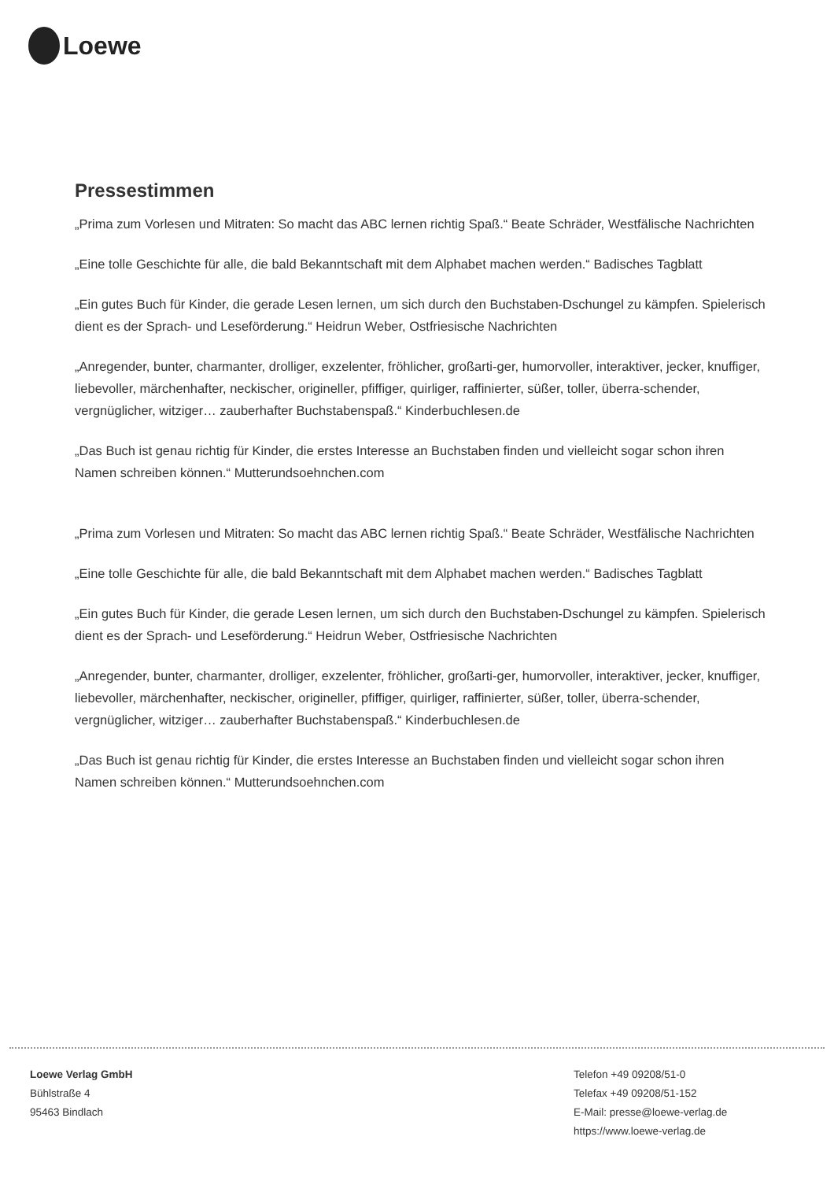Loewe
Pressestimmen
„Prima zum Vorlesen und Mitraten: So macht das ABC lernen richtig Spaß.“ Beate Schräder, Westfälische Nachrichten
„Eine tolle Geschichte für alle, die bald Bekanntschaft mit dem Alphabet machen werden.“ Badisches Tagblatt
„Ein gutes Buch für Kinder, die gerade Lesen lernen, um sich durch den Buchstaben-Dschungel zu kämpfen. Spielerisch dient es der Sprach- und Leseförderung.“ Heidrun Weber, Ostfriesische Nachrichten
„Anregender, bunter, charmanter, drolliger, exzelenter, fröhlicher, großarti-ger, humorvoller, interaktiver, jecker, knuffiger, liebevoller, märchenhafter, neckischer, origineller, pfiffiger, quirliger, raffinierter, süßer, toller, überra-schender, vergnüglicher, witziger… zauberhafter Buchstabenspaß.“ Kinderbuchlesen.de
„Das Buch ist genau richtig für Kinder, die erstes Interesse an Buchstaben finden und vielleicht sogar schon ihren Namen schreiben können.“ Mutterundsoehnchen.com
„Prima zum Vorlesen und Mitraten: So macht das ABC lernen richtig Spaß.“ Beate Schräder, Westfälische Nachrichten
„Eine tolle Geschichte für alle, die bald Bekanntschaft mit dem Alphabet machen werden.“ Badisches Tagblatt
„Ein gutes Buch für Kinder, die gerade Lesen lernen, um sich durch den Buchstaben-Dschungel zu kämpfen. Spielerisch dient es der Sprach- und Leseförderung.“ Heidrun Weber, Ostfriesische Nachrichten
„Anregender, bunter, charmanter, drolliger, exzelenter, fröhlicher, großarti-ger, humorvoller, interaktiver, jecker, knuffiger, liebevoller, märchenhafter, neckischer, origineller, pfiffiger, quirliger, raffinierter, süßer, toller, überra-schender, vergnüglicher, witziger… zauberhafter Buchstabenspaß.“ Kinderbuchlesen.de
„Das Buch ist genau richtig für Kinder, die erstes Interesse an Buchstaben finden und vielleicht sogar schon ihren Namen schreiben können.“ Mutterundsoehnchen.com
Loewe Verlag GmbH
Bühlstraße 4
95463 Bindlach
Telefon +49 09208/51-0
Telefax +49 09208/51-152
E-Mail: presse@loewe-verlag.de
https://www.loewe-verlag.de